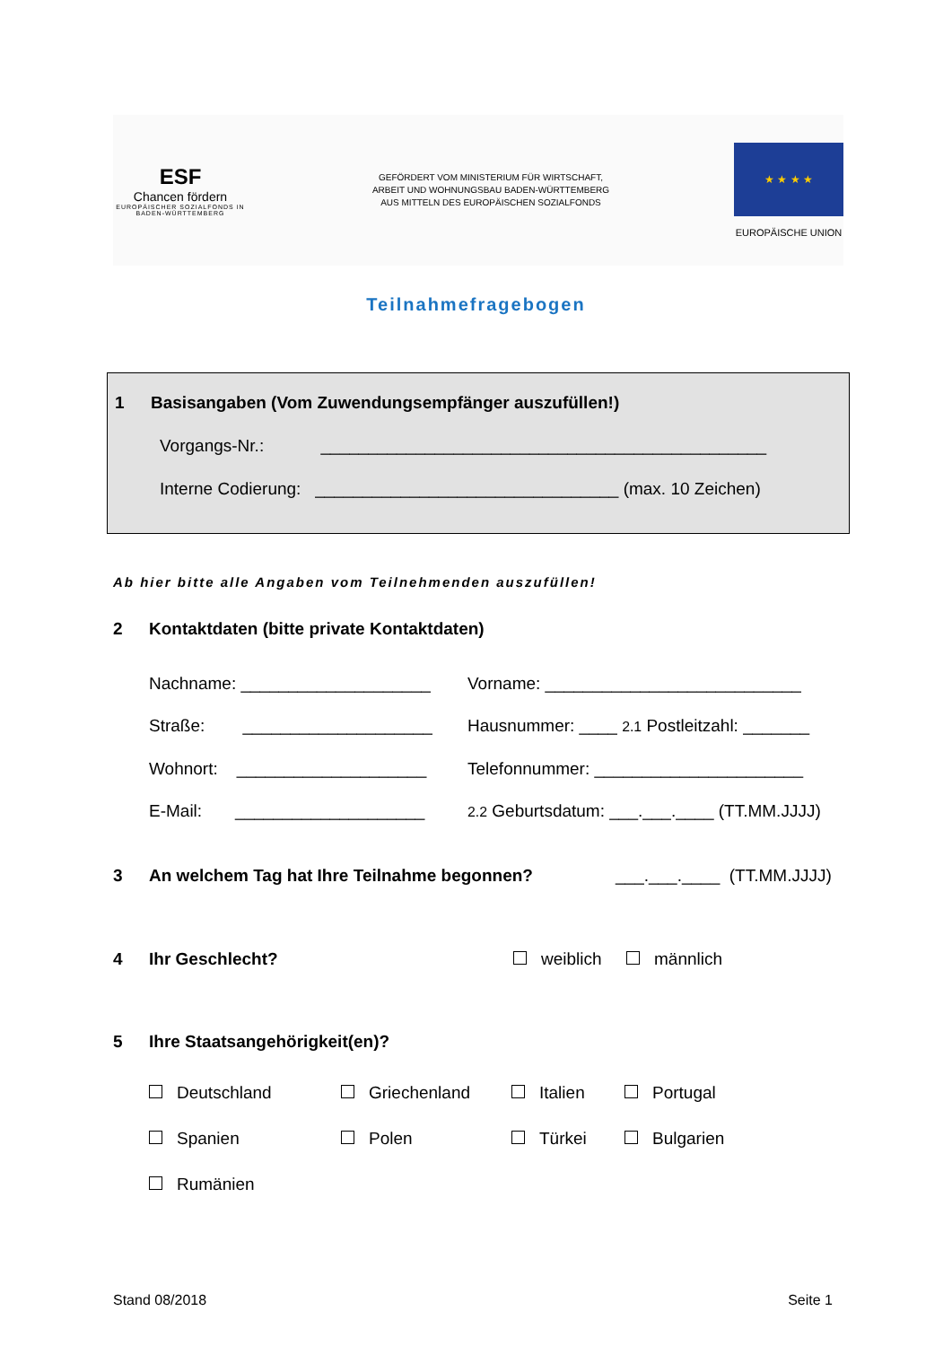ESF
Chancen fördern
EUROPÄISCHER SOZIALFONDS IN BADEN-WÜRTTEMBERG
GEFÖRDERT VOM MINISTERIUM FÜR WIRTSCHAFT,
ARBEIT UND WOHNUNGSBAU BADEN-WÜRTTEMBERG
AUS MITTELN DES EUROPÄISCHEN SOZIALFONDS
★ ★ ★ ★
EUROPÄISCHE UNION
Teilnahmefragebogen
1 Basisangaben (Vom Zuwendungsempfänger auszufüllen!)
Vorgangs-Nr.: _______________________________________________
Interne Codierung: ________________________________ (max. 10 Zeichen)
Ab hier bitte alle Angaben vom Teilnehmenden auszufüllen!
2 Kontaktdaten (bitte private Kontaktdaten)
Nachname: ____________________ Vorname: ___________________________
Straße: ____________________
Hausnummer: ____ 2.1 Postleitzahl: _______
Wohnort: ____________________
Telefonnummer: ______________________
E-Mail: ____________________
2.2 Geburtsdatum: ___.___.____ (TT.MM.JJJJ)
3 An welchem Tag hat Ihre Teilnahme begonnen? ___.___.____ (TT.MM.JJJJ)
4 Ihr Geschlecht? weiblich männlich
5 Ihre Staatsangehörigkeit(en)?
Deutschland Griechenland Italien Portugal
Spanien Polen Türkei Bulgarien
Rumänien
Stand 08/2018 Seite 1